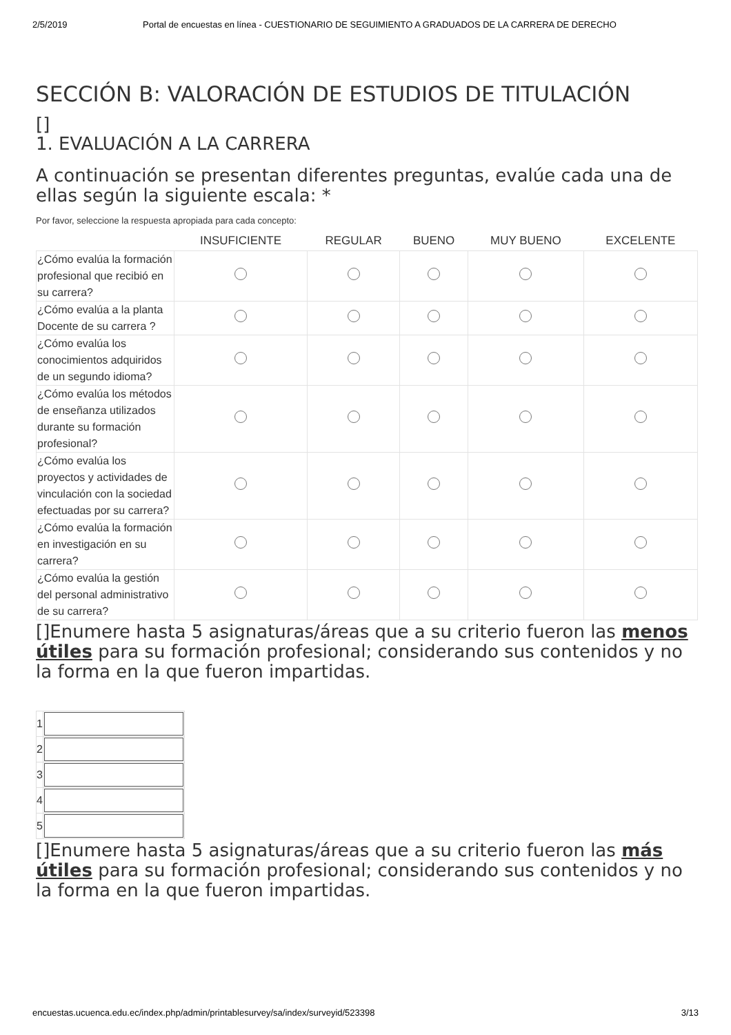2/5/2019 Portal de encuestas en línea - CUESTIONARIO DE SEGUIMIENTO A GRADUADOS DE LA CARRERA DE DERECHO
SECCIÓN B: VALORACIÓN DE ESTUDIOS DE TITULACIÓN
[]
1. EVALUACIÓN A LA CARRERA
A continuación se presentan diferentes preguntas, evalúe cada una de ellas según la siguiente escala: *
Por favor, seleccione la respuesta apropiada para cada concepto:
| | INSUFICIENTE | REGULAR | BUENO | MUY BUENO | EXCELENTE |
| --- | --- | --- | --- | --- | --- |
| ¿Cómo evalúa la formación profesional que recibió en su carrera? | | | | | |
| ¿Cómo evalúa a la planta Docente de su carrera ? | | | | | |
| ¿Cómo evalúa los conocimientos adquiridos de un segundo idioma? | | | | | |
| ¿Cómo evalúa los métodos de enseñanza utilizados durante su formación profesional? | | | | | |
| ¿Cómo evalúa los proyectos y actividades de vinculación con la sociedad efectuadas por su carrera? | | | | | |
| ¿Cómo evalúa la formación en investigación en su carrera? | | | | | |
| ¿Cómo evalúa la gestión del personal administrativo de su carrera? | | | | | |
[]Enumere hasta 5 asignaturas/áreas que a su criterio fueron las menos útiles para su formación profesional; considerando sus contenidos y no la forma en la que fueron impartidas.
| 1 | |
| 2 | |
| 3 | |
| 4 | |
| 5 | |
[]Enumere hasta 5 asignaturas/áreas que a su criterio fueron las más útiles para su formación profesional; considerando sus contenidos y no la forma en la que fueron impartidas.
encuestas.ucuenca.edu.ec/index.php/admin/printablesurvey/sa/index/surveyid/523398 3/13